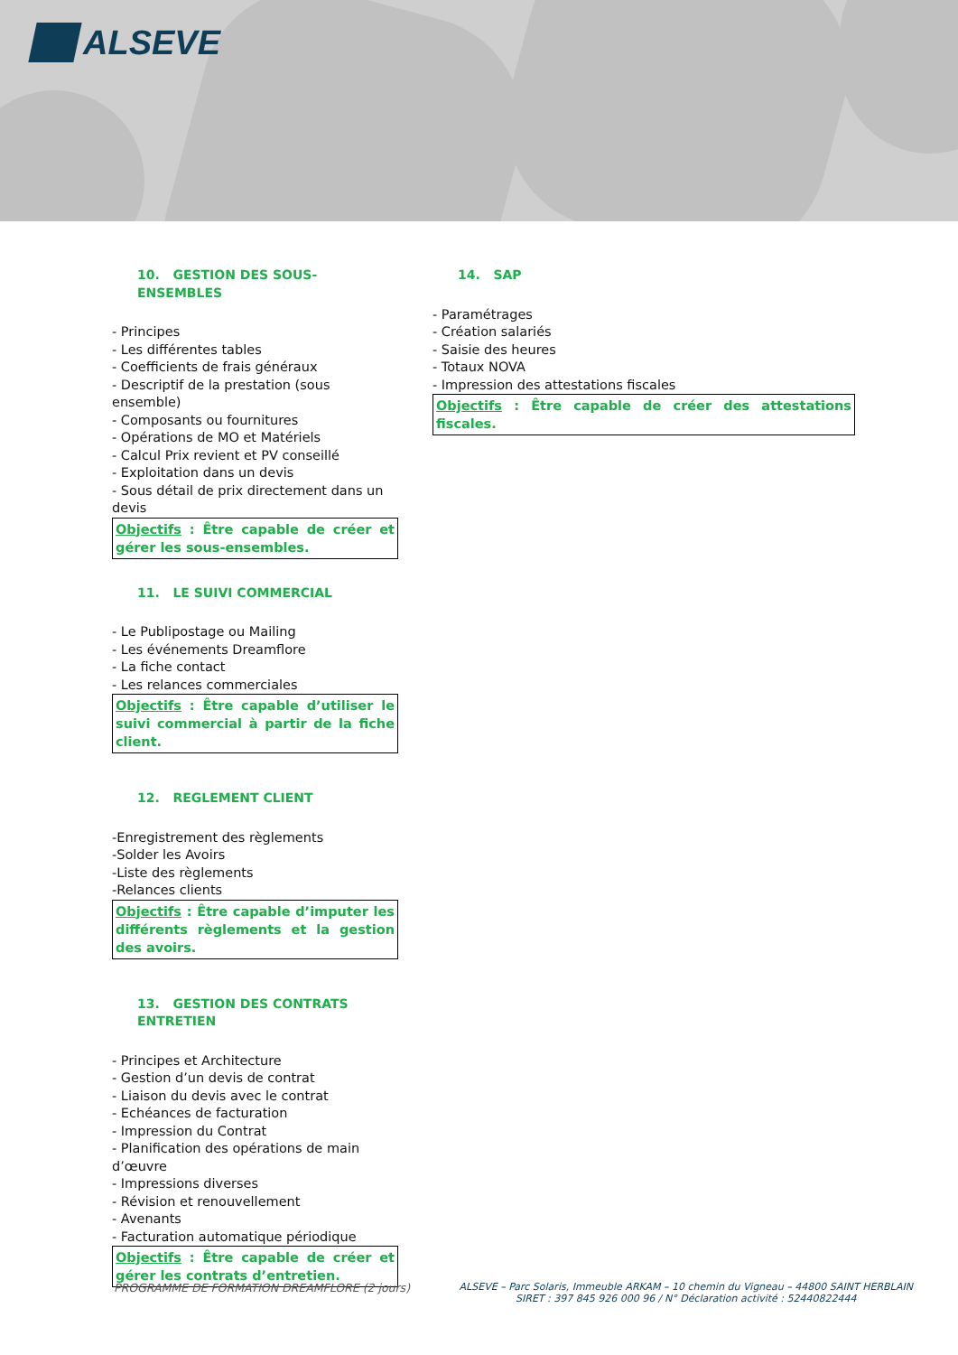ALSEVE
10. GESTION DES SOUS-ENSEMBLES
- Principes
- Les différentes tables
- Coefficients de frais généraux
- Descriptif de la prestation (sous ensemble)
- Composants ou fournitures
- Opérations de MO et Matériels
- Calcul Prix revient et PV conseillé
- Exploitation dans un devis
- Sous détail de prix directement dans un devis
Objectifs : Être capable de créer et gérer les sous-ensembles.
11. LE SUIVI COMMERCIAL
- Le Publipostage ou Mailing
- Les événements Dreamflore
- La fiche contact
- Les relances commerciales
Objectifs : Être capable d’utiliser le suivi commercial à partir de la fiche client.
12. REGLEMENT CLIENT
-Enregistrement des règlements
-Solder les Avoirs
-Liste des règlements
-Relances clients
Objectifs : Être capable d’imputer les différents règlements et la gestion des avoirs.
13. GESTION DES CONTRATS ENTRETIEN
- Principes et Architecture
- Gestion d’un devis de contrat
- Liaison du devis avec le contrat
- Echéances de facturation
- Impression du Contrat
- Planification des opérations de main d’œuvre
- Impressions diverses
- Révision et renouvellement
- Avenants
- Facturation automatique périodique
Objectifs : Être capable de créer et gérer les contrats d’entretien.
14. SAP
- Paramétrages
- Création salariés
- Saisie des heures
- Totaux NOVA
- Impression des attestations fiscales
Objectifs : Être capable de créer des attestations fiscales.
PROGRAMME DE FORMATION DREAMFLORE (2 jours)
ALSEVE – Parc Solaris, Immeuble ARKAM – 10 chemin du Vigneau – 44800 SAINT HERBLAIN
SIRET : 397 845 926 000 96 / N° Déclaration activité : 52440822444